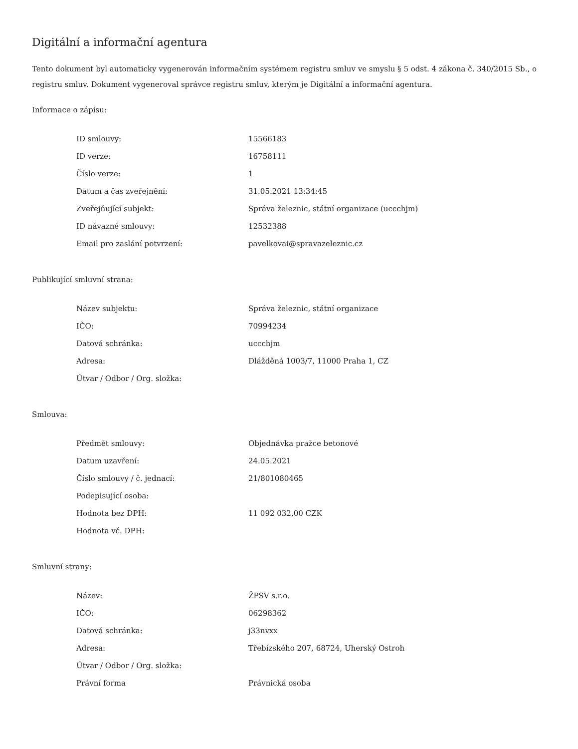Digitální a informační agentura
Tento dokument byl automaticky vygenerován informačním systémem registru smluv ve smyslu § 5 odst. 4 zákona č. 340/2015 Sb., o registru smluv. Dokument vygeneroval správce registru smluv, kterým je Digitální a informační agentura.
Informace o zápisu:
| ID smlouvy: | 15566183 |
| ID verze: | 16758111 |
| Číslo verze: | 1 |
| Datum a čas zveřejnění: | 31.05.2021 13:34:45 |
| Zveřejňující subjekt: | Správa železnic, státní organizace (uccchjm) |
| ID návazné smlouvy: | 12532388 |
| Email pro zaslání potvrzení: | pavelkovai@spravazeleznic.cz |
Publikující smluvní strana:
| Název subjektu: | Správa železnic, státní organizace |
| IČO: | 70994234 |
| Datová schránka: | uccchjm |
| Adresa: | Dlážděná 1003/7, 11000 Praha 1, CZ |
| Útvar / Odbor / Org. složka: | |
Smlouva:
| Předmět smlouvy: | Objednávka pražce betonové |
| Datum uzavření: | 24.05.2021 |
| Číslo smlouvy / č. jednací: | 21/801080465 |
| Podepisující osoba: | |
| Hodnota bez DPH: | 11 092 032,00 CZK |
| Hodnota vč. DPH: | |
Smluvní strany:
| Název: | ŽPSV s.r.o. |
| IČO: | 06298362 |
| Datová schránka: | j33nvxx |
| Adresa: | Třebízského 207, 68724, Uherský Ostroh |
| Útvar / Odbor / Org. složka: | |
| Právní forma | Právnická osoba |